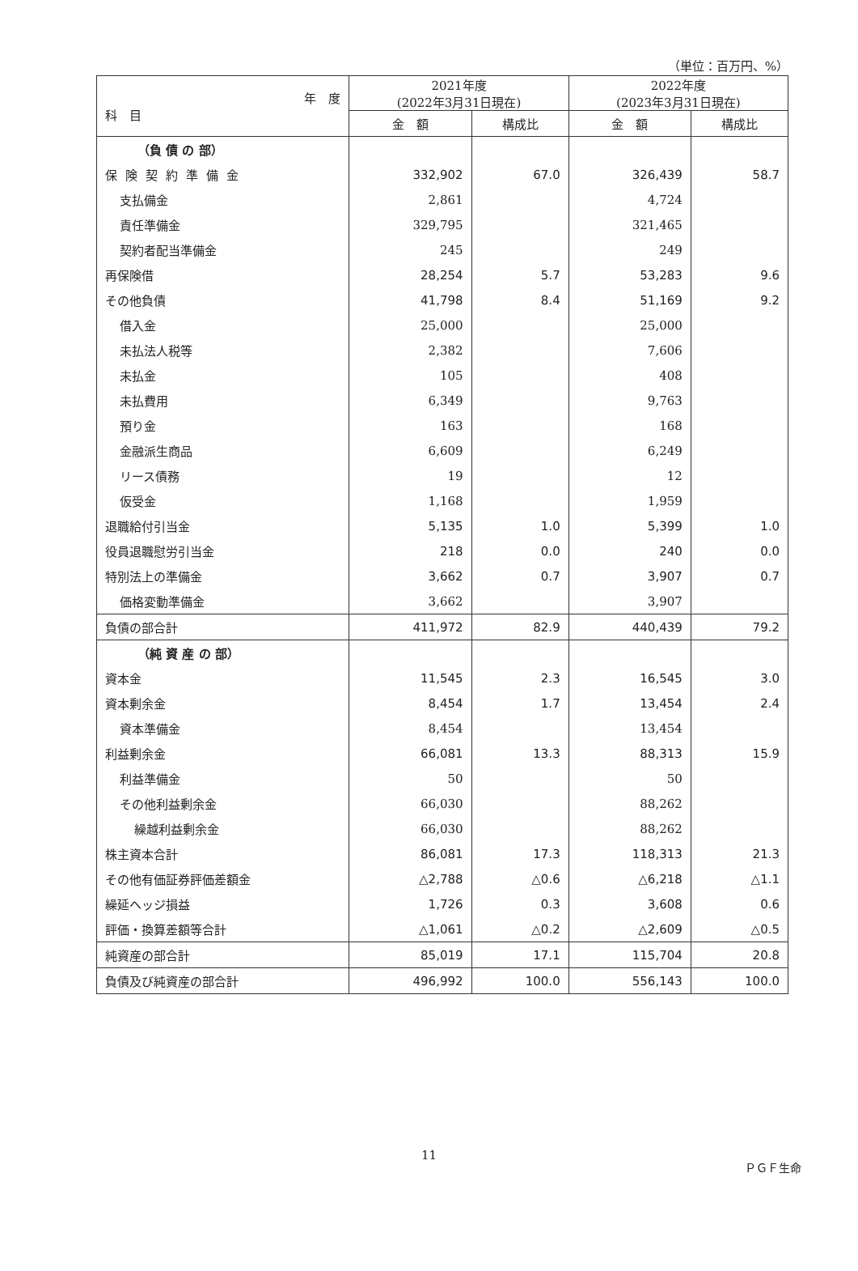（単位：百万円、%）
| 年 度 科 目 | 2021年度 (2022年3月31日現在) | | 2022年度 (2023年3月31日現在) | |
| --- | --- | --- | --- | --- |
| | 金 額 | 構成比 | 金 額 | 構成比 |
| （負 債 の 部） | | | | |
| 保険契約準備金 | 332,902 | 67.0 | 326,439 | 58.7 |
| 支払備金 | 2,861 | | 4,724 | |
| 責任準備金 | 329,795 | | 321,465 | |
| 契約者配当準備金 | 245 | | 249 | |
| 再保険借 | 28,254 | 5.7 | 53,283 | 9.6 |
| その他負債 | 41,798 | 8.4 | 51,169 | 9.2 |
| 借入金 | 25,000 | | 25,000 | |
| 未払法人税等 | 2,382 | | 7,606 | |
| 未払金 | 105 | | 408 | |
| 未払費用 | 6,349 | | 9,763 | |
| 預り金 | 163 | | 168 | |
| 金融派生商品 | 6,609 | | 6,249 | |
| リース債務 | 19 | | 12 | |
| 仮受金 | 1,168 | | 1,959 | |
| 退職給付引当金 | 5,135 | 1.0 | 5,399 | 1.0 |
| 役員退職慰労引当金 | 218 | 0.0 | 240 | 0.0 |
| 特別法上の準備金 | 3,662 | 0.7 | 3,907 | 0.7 |
| 価格変動準備金 | 3,662 | | 3,907 | |
| 負債の部合計 | 411,972 | 82.9 | 440,439 | 79.2 |
| （純 資 産 の 部） | | | | |
| 資本金 | 11,545 | 2.3 | 16,545 | 3.0 |
| 資本剰余金 | 8,454 | 1.7 | 13,454 | 2.4 |
| 資本準備金 | 8,454 | | 13,454 | |
| 利益剰余金 | 66,081 | 13.3 | 88,313 | 15.9 |
| 利益準備金 | 50 | | 50 | |
| その他利益剰余金 | 66,030 | | 88,262 | |
| 繰越利益剰余金 | 66,030 | | 88,262 | |
| 株主資本合計 | 86,081 | 17.3 | 118,313 | 21.3 |
| その他有価証券評価差額金 | △2,788 | △0.6 | △6,218 | △1.1 |
| 繰延ヘッジ損益 | 1,726 | 0.3 | 3,608 | 0.6 |
| 評価・換算差額等合計 | △1,061 | △0.2 | △2,609 | △0.5 |
| 純資産の部合計 | 85,019 | 17.1 | 115,704 | 20.8 |
| 負債及び純資産の部合計 | 496,992 | 100.0 | 556,143 | 100.0 |
11
ＰＧＦ生命